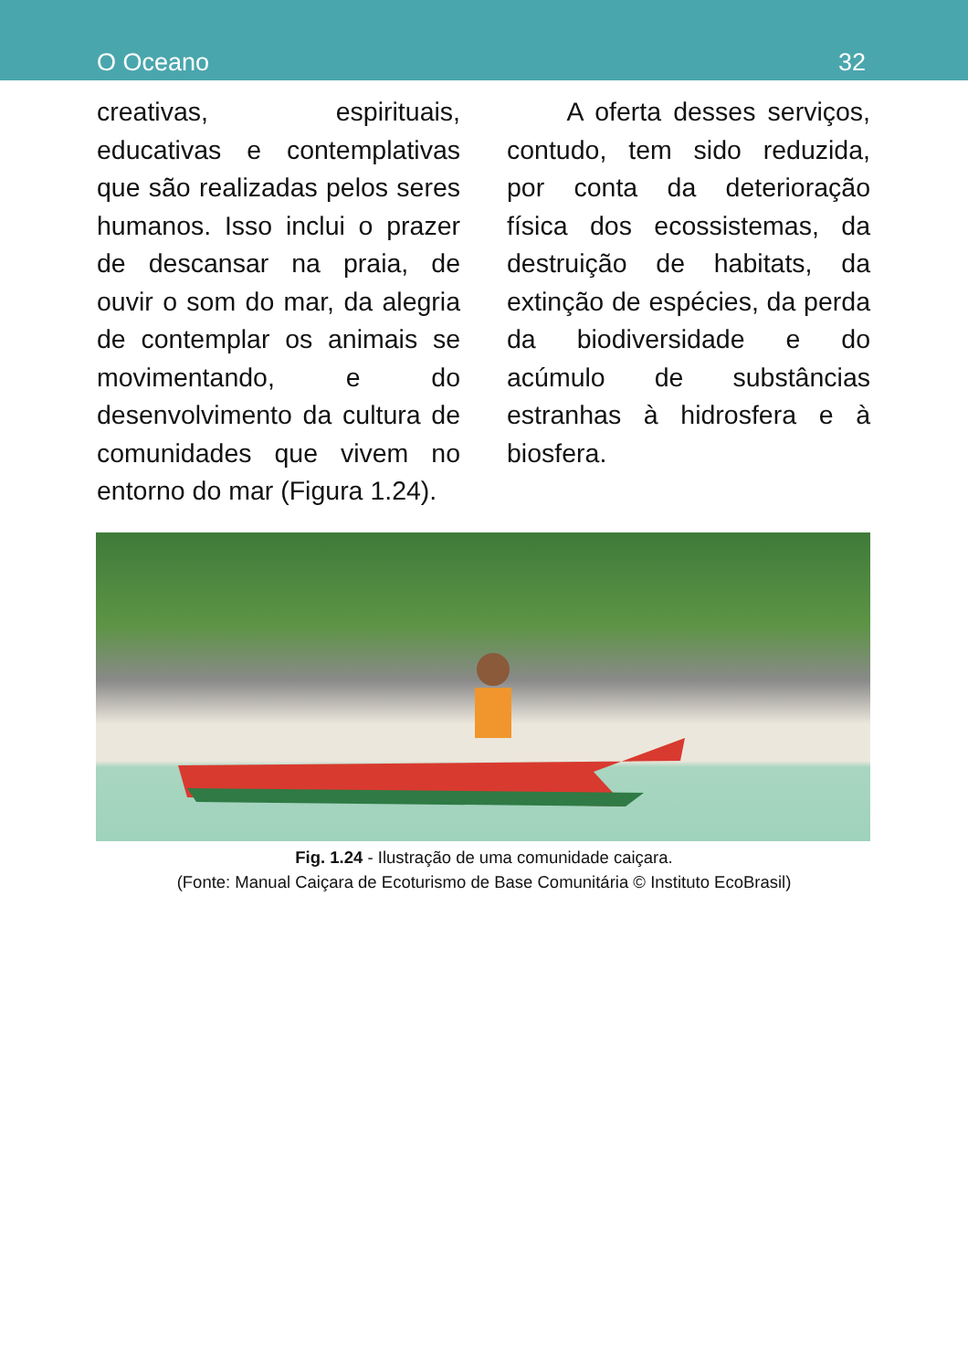O Oceano 32
creativas, espirituais, educativas e contemplativas que são realizadas pelos seres humanos. Isso inclui o prazer de descansar na praia, de ouvir o som do mar, da alegria de contemplar os animais se movimentando, e do desenvolvimento da cultura de comunidades que vivem no entorno do mar (Figura 1.24).
A oferta desses serviços, contudo, tem sido reduzida, por conta da deterioração física dos ecossistemas, da destruição de habitats, da extinção de espécies, da perda da biodiversidade e do acúmulo de substâncias estranhas à hidrosfera e à biosfera.
Fig. 1.24 - Ilustração de uma comunidade caiçara.
(Fonte: Manual Caiçara de Ecoturismo de Base Comunitária © Instituto EcoBrasil)